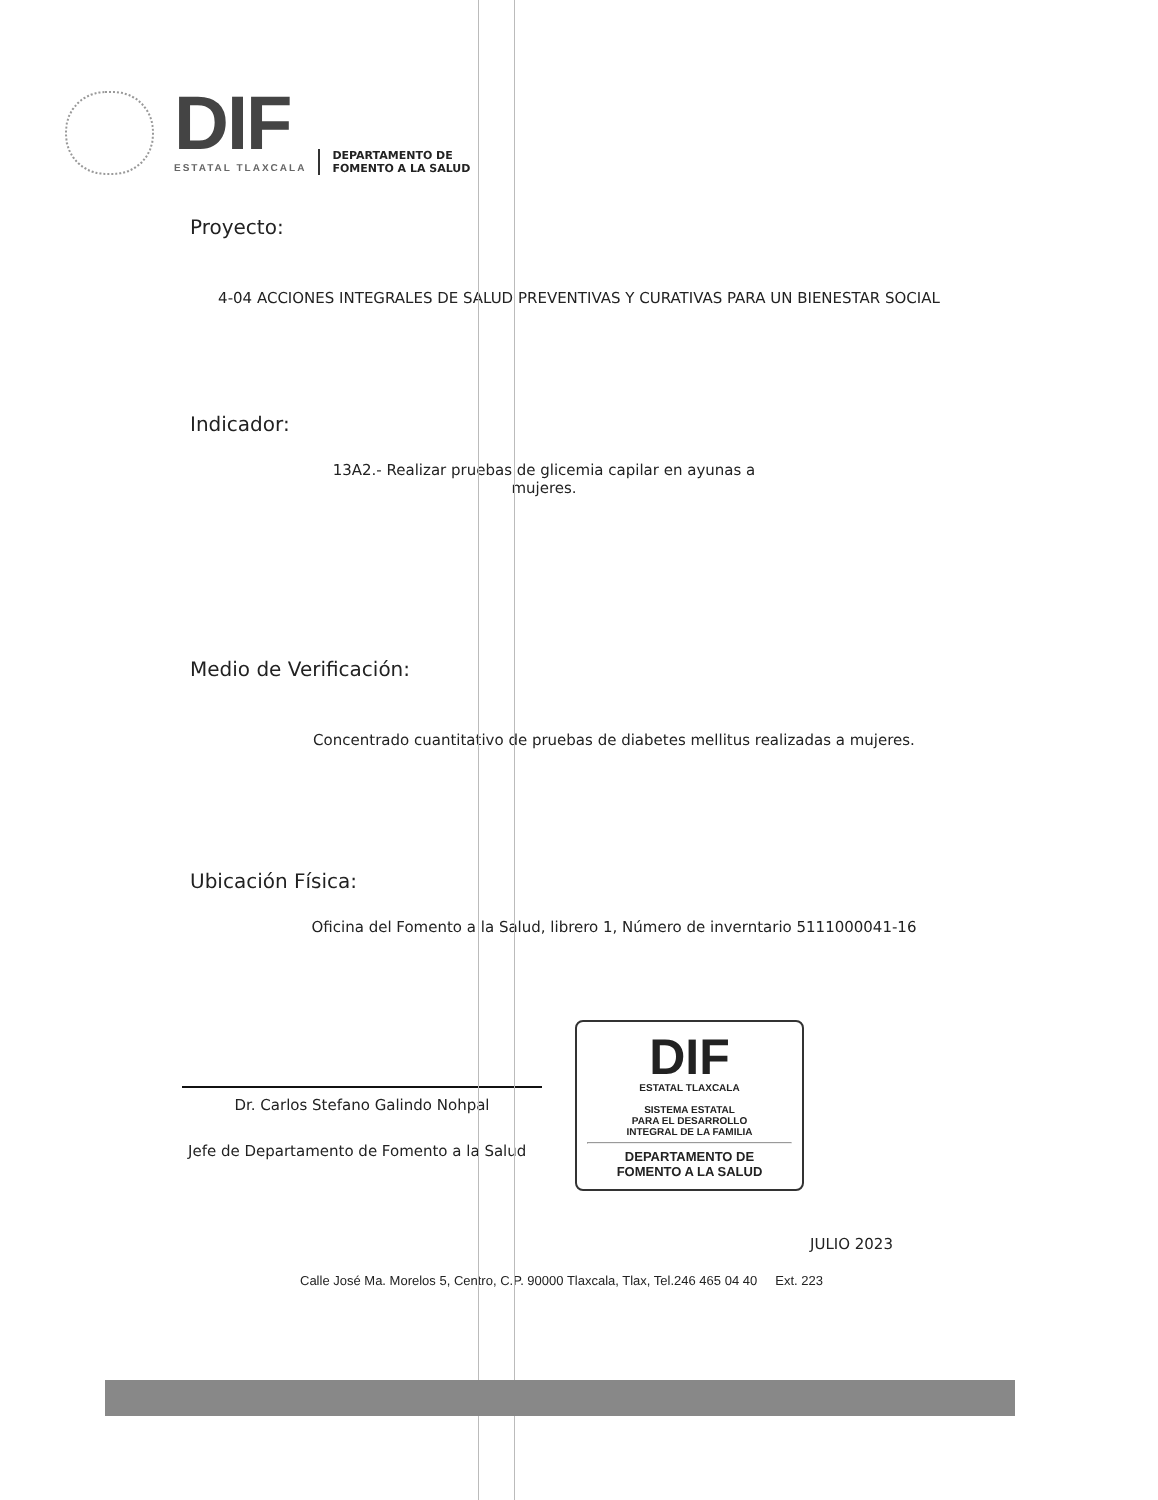DIF
ESTATAL TLAXCALA
DEPARTAMENTO DE
FOMENTO A LA SALUD
Proyecto:
4-04 ACCIONES INTEGRALES DE SALUD PREVENTIVAS Y CURATIVAS PARA UN BIENESTAR SOCIAL
Indicador:
13A2.- Realizar pruebas de glicemia capilar en ayunas a mujeres.
Medio de Verificación:
Concentrado cuantitativo de pruebas de diabetes mellitus realizadas a mujeres.
Ubicación Física:
Oficina del Fomento a la Salud, librero 1, Número de inverntario 5111000041-16
Dr. Carlos Stefano Galindo Nohpal
Jefe de Departamento de Fomento a la Salud
DIF
ESTATAL TLAXCALA
SISTEMA ESTATAL
PARA EL DESARROLLO
INTEGRAL DE LA FAMILIA
DEPARTAMENTO DE
FOMENTO A LA SALUD
JULIO 2023
Calle José Ma. Morelos 5, Centro, C.P. 90000 Tlaxcala, Tlax, Tel.246 465 04 40 Ext. 223